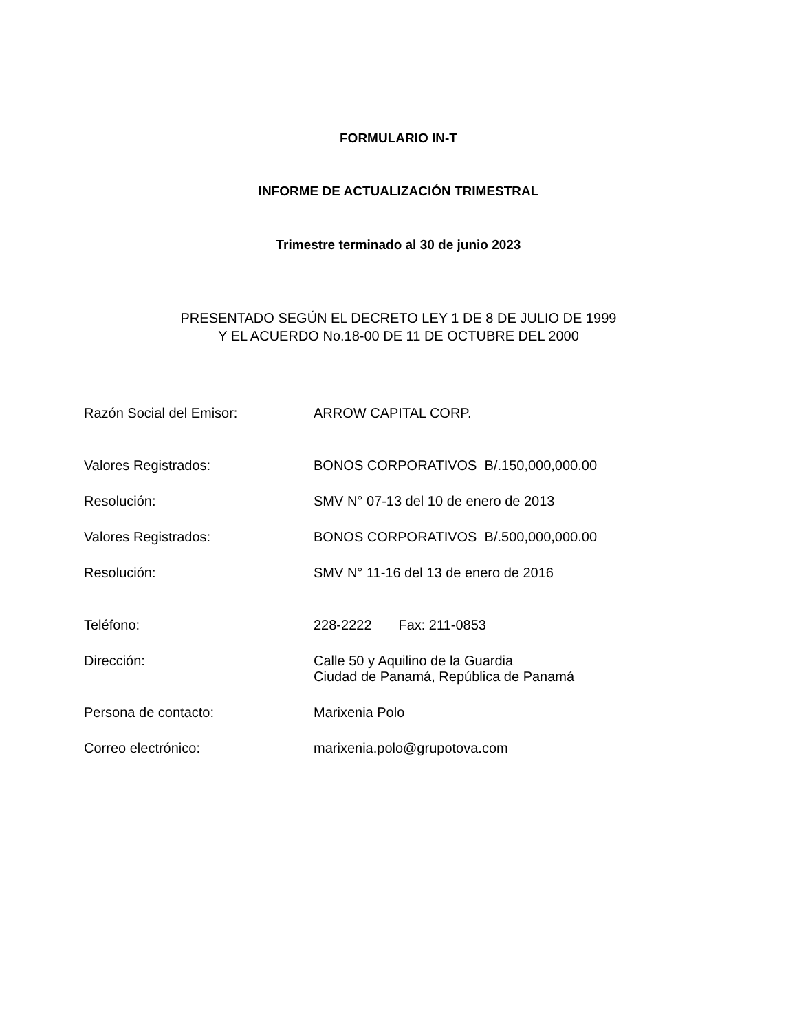FORMULARIO IN-T
INFORME DE ACTUALIZACIÓN TRIMESTRAL
Trimestre terminado al 30 de junio 2023
PRESENTADO SEGÚN EL DECRETO LEY 1 DE 8 DE JULIO DE 1999
Y EL ACUERDO No.18-00 DE 11 DE OCTUBRE DEL 2000
Razón Social del Emisor: ARROW CAPITAL CORP.
Valores Registrados: BONOS CORPORATIVOS B/.150,000,000.00
Resolución: SMV N° 07-13 del 10 de enero de 2013
Valores Registrados: BONOS CORPORATIVOS B/.500,000,000.00
Resolución: SMV N° 11-16 del 13 de enero de 2016
Teléfono: 228-2222 Fax: 211-0853
Dirección: Calle 50 y Aquilino de la Guardia
Ciudad de Panamá, República de Panamá
Persona de contacto: Marixenia Polo
Correo electrónico: marixenia.polo@grupotova.com